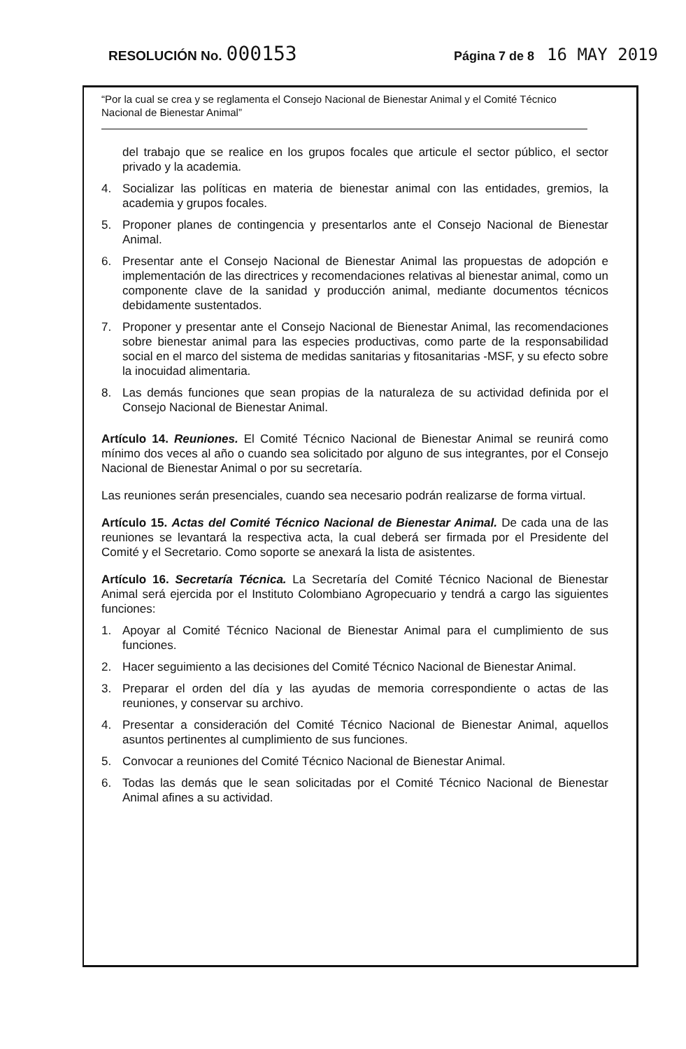RESOLUCIÓN No. 000153 Página 7 de 8 16 MAY 2019
“Por la cual se crea y se reglamenta el Consejo Nacional de Bienestar Animal y el Comité Técnico Nacional de Bienestar Animal”
del trabajo que se realice en los grupos focales que articule el sector público, el sector privado y la academia.
4. Socializar las políticas en materia de bienestar animal con las entidades, gremios, la academia y grupos focales.
5. Proponer planes de contingencia y presentarlos ante el Consejo Nacional de Bienestar Animal.
6. Presentar ante el Consejo Nacional de Bienestar Animal las propuestas de adopción e implementación de las directrices y recomendaciones relativas al bienestar animal, como un componente clave de la sanidad y producción animal, mediante documentos técnicos debidamente sustentados.
7. Proponer y presentar ante el Consejo Nacional de Bienestar Animal, las recomendaciones sobre bienestar animal para las especies productivas, como parte de la responsabilidad social en el marco del sistema de medidas sanitarias y fitosanitarias -MSF, y su efecto sobre la inocuidad alimentaria.
8. Las demás funciones que sean propias de la naturaleza de su actividad definida por el Consejo Nacional de Bienestar Animal.
Artículo 14. Reuniones. El Comité Técnico Nacional de Bienestar Animal se reunirá como mínimo dos veces al año o cuando sea solicitado por alguno de sus integrantes, por el Consejo Nacional de Bienestar Animal o por su secretaría.
Las reuniones serán presenciales, cuando sea necesario podrán realizarse de forma virtual.
Artículo 15. Actas del Comité Técnico Nacional de Bienestar Animal. De cada una de las reuniones se levantará la respectiva acta, la cual deberá ser firmada por el Presidente del Comité y el Secretario. Como soporte se anexará la lista de asistentes.
Artículo 16. Secretaría Técnica. La Secretaría del Comité Técnico Nacional de Bienestar Animal será ejercida por el Instituto Colombiano Agropecuario y tendrá a cargo las siguientes funciones:
1. Apoyar al Comité Técnico Nacional de Bienestar Animal para el cumplimiento de sus funciones.
2. Hacer seguimiento a las decisiones del Comité Técnico Nacional de Bienestar Animal.
3. Preparar el orden del día y las ayudas de memoria correspondiente o actas de las reuniones, y conservar su archivo.
4. Presentar a consideración del Comité Técnico Nacional de Bienestar Animal, aquellos asuntos pertinentes al cumplimiento de sus funciones.
5. Convocar a reuniones del Comité Técnico Nacional de Bienestar Animal.
6. Todas las demás que le sean solicitadas por el Comité Técnico Nacional de Bienestar Animal afines a su actividad.